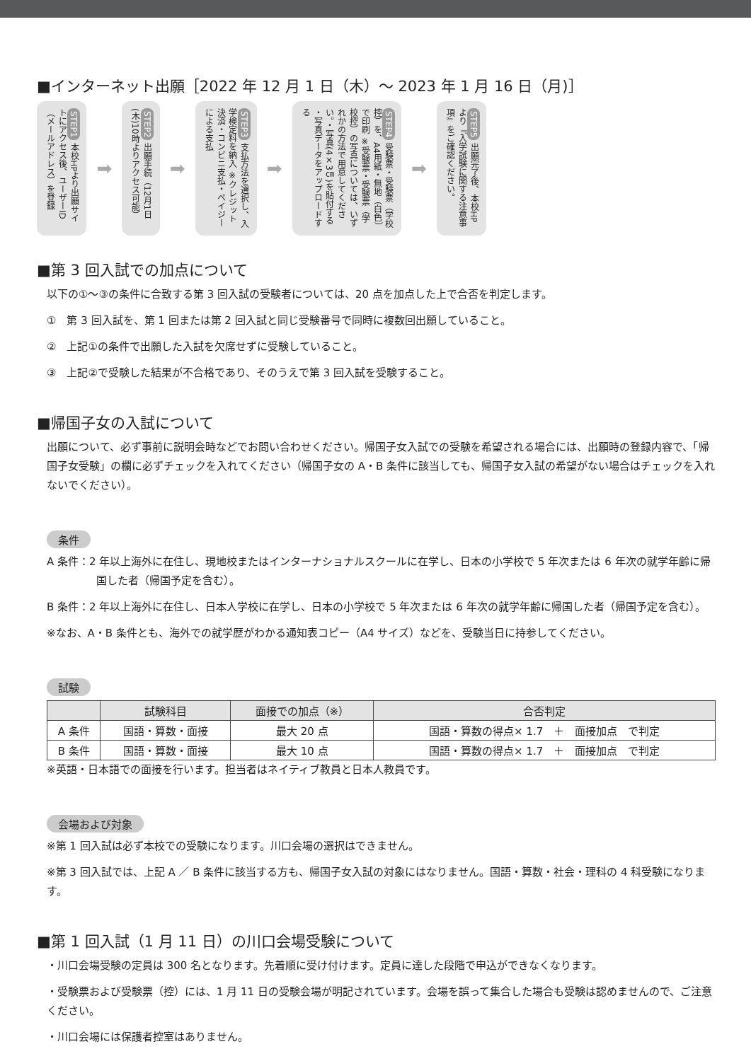■インターネット出願［2022 年 12 月 1 日（木）～ 2023 年 1 月 16 日（月)］
STEP1 本校HPより出願サイトにアクセス後、ユーザーID（メールアドレス）を登録
➡
STEP2 出願手続（12月1日(木)10時よりアクセス可能）
➡
STEP3 支払方法を選択し、入学検定料を納入 ※クレジット決済・コンビニ支払・ペイジーによる支払
➡
STEP4 受験票・受験票（学校控）を、A4用紙・無地（白色）で印刷 ※受験票・受験票（学校控）の写真については、いずれかの方法で用意してください。・写真(4×3㎝)を貼付する ・写真データをアップロードする
➡
STEP5 出願完了後、本校HPより『入学試験に関する注意事項』をご確認ください。
■第 3 回入試での加点について
以下の①～③の条件に合致する第 3 回入試の受験者については、20 点を加点した上で合否を判定します。
①　第 3 回入試を、第 1 回または第 2 回入試と同じ受験番号で同時に複数回出願していること。
②　上記①の条件で出願した入試を欠席せずに受験していること。
③　上記②で受験した結果が不合格であり、そのうえで第 3 回入試を受験すること。
■帰国子女の入試について
出願について、必ず事前に説明会時などでお問い合わせください。帰国子女入試での受験を希望される場合には、出願時の登録内容で、「帰国子女受験」の欄に必ずチェックを入れてください（帰国子女の A・B 条件に該当しても、帰国子女入試の希望がない場合はチェックを入れないでください）。
条件
A 条件：2 年以上海外に在住し、現地校またはインターナショナルスクールに在学し、日本の小学校で 5 年次または 6 年次の就学年齢に帰国した者（帰国予定を含む）。
B 条件：2 年以上海外に在住し、日本人学校に在学し、日本の小学校で 5 年次または 6 年次の就学年齢に帰国した者（帰国予定を含む）。
※なお、A・B 条件とも、海外での就学歴がわかる通知表コピー（A4 サイズ）などを、受験当日に持参してください。
試験
| | 試験科目 | 面接での加点（※） | 合否判定 |
| --- | --- | --- | --- |
| A 条件 | 国語・算数・面接 | 最大 20 点 | 国語・算数の得点× 1.7 ＋ 面接加点 で判定 |
| B 条件 | 国語・算数・面接 | 最大 10 点 | 国語・算数の得点× 1.7 ＋ 面接加点 で判定 |
※英語・日本語での面接を行います。担当者はネイティブ教員と日本人教員です。
会場および対象
※第 1 回入試は必ず本校での受験になります。川口会場の選択はできません。
※第 3 回入試では、上記 A ／ B 条件に該当する方も、帰国子女入試の対象にはなりません。国語・算数・社会・理科の 4 科受験になります。
■第 1 回入試（1 月 11 日）の川口会場受験について
・川口会場受験の定員は 300 名となります。先着順に受け付けます。定員に達した段階で申込ができなくなります。
・受験票および受験票（控）には、1 月 11 日の受験会場が明記されています。会場を誤って集合した場合も受験は認めませんので、ご注意ください。
・川口会場には保護者控室はありません。